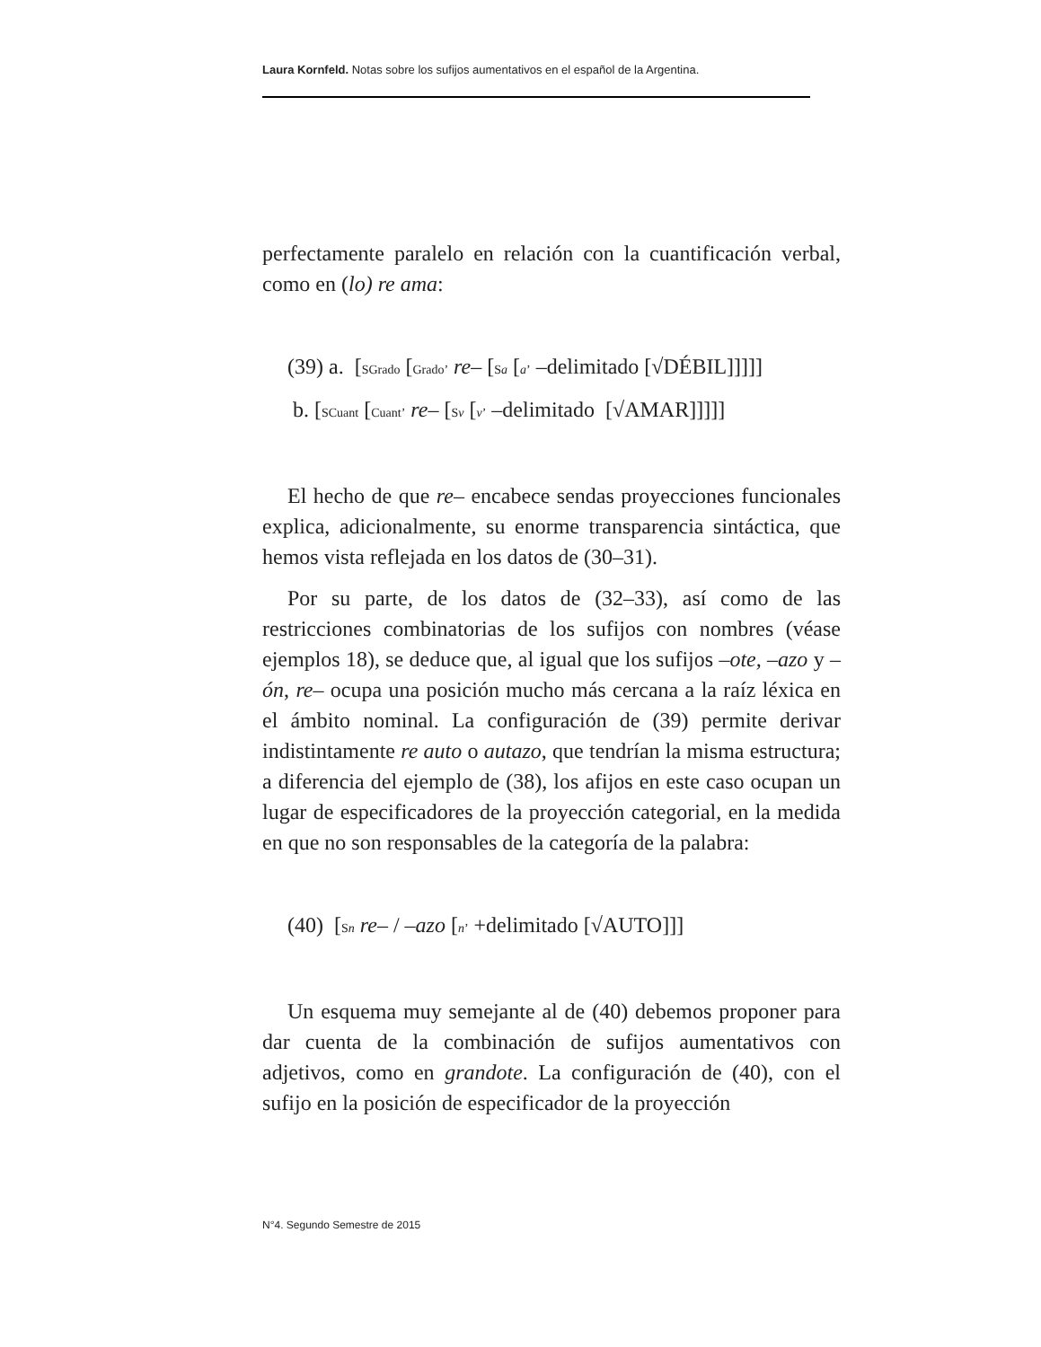Laura Kornfeld. Notas sobre los sufijos aumentativos en el español de la Argentina.
perfectamente paralelo en relación con la cuantificación verbal, como en (lo) re ama:
(39) a. [SGrado [Grado’ re– [Sa [a’ –delimitado [√DÉBIL]]]]]
b. [SCuant [Cuant’ re– [Sv [v’ –delimitado [√AMAR]]]]]
El hecho de que re– encabece sendas proyecciones funcionales explica, adicionalmente, su enorme transparencia sintáctica, que hemos vista reflejada en los datos de (30–31).
Por su parte, de los datos de (32–33), así como de las restricciones combinatorias de los sufijos con nombres (véase ejemplos 18), se deduce que, al igual que los sufijos –ote, –azo y –ón, re– ocupa una posición mucho más cercana a la raíz léxica en el ámbito nominal. La configuración de (39) permite derivar indistintamente re auto o autazo, que tendrían la misma estructura; a diferencia del ejemplo de (38), los afijos en este caso ocupan un lugar de especificadores de la proyección categorial, en la medida en que no son responsables de la categoría de la palabra:
(40) [Sn re– / –azo [n’ +delimitado [√AUTO]]]
Un esquema muy semejante al de (40) debemos proponer para dar cuenta de la combinación de sufijos aumentativos con adjetivos, como en grandote. La configuración de (40), con el sufijo en la posición de especificador de la proyección
N°4. Segundo Semestre de 2015